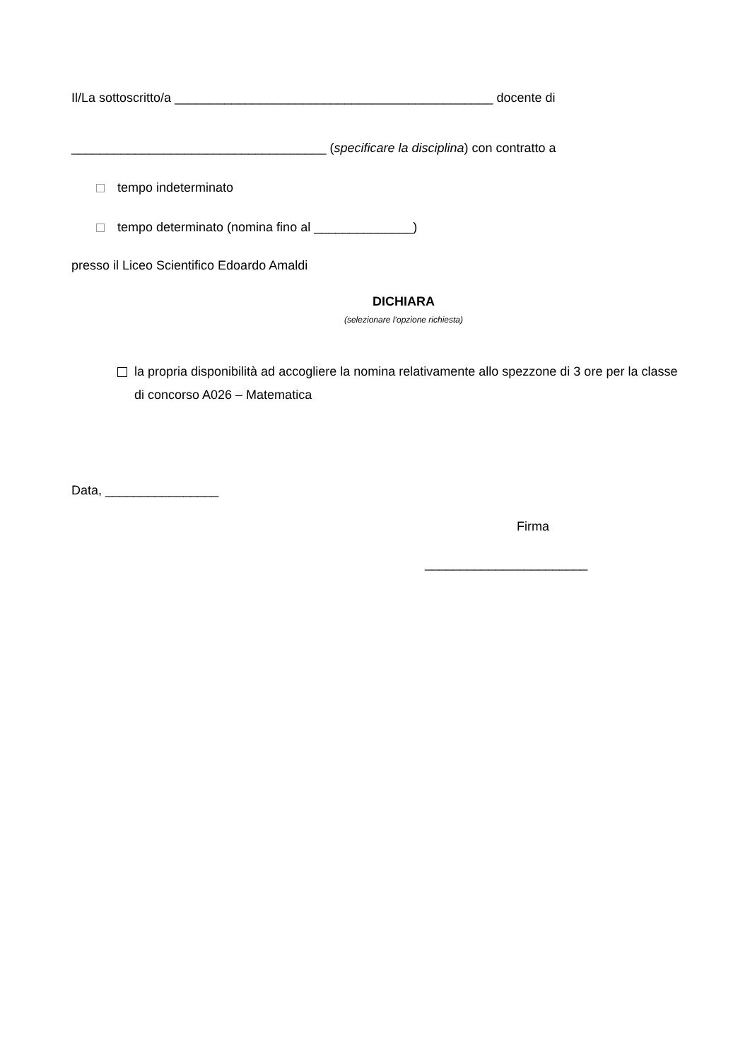Il/La sottoscritto/a _____________________________________________ docente di
____________________________________ (specificare la disciplina) con contratto a
tempo indeterminato
tempo determinato (nomina fino al ______________)
presso il Liceo Scientifico Edoardo Amaldi
DICHIARA
(selezionare l’opzione richiesta)
la propria disponibilità ad accogliere la nomina relativamente allo spezzone di 3 ore per la classe di concorso A026 – Matematica
Data, ________________
Firma
_______________________